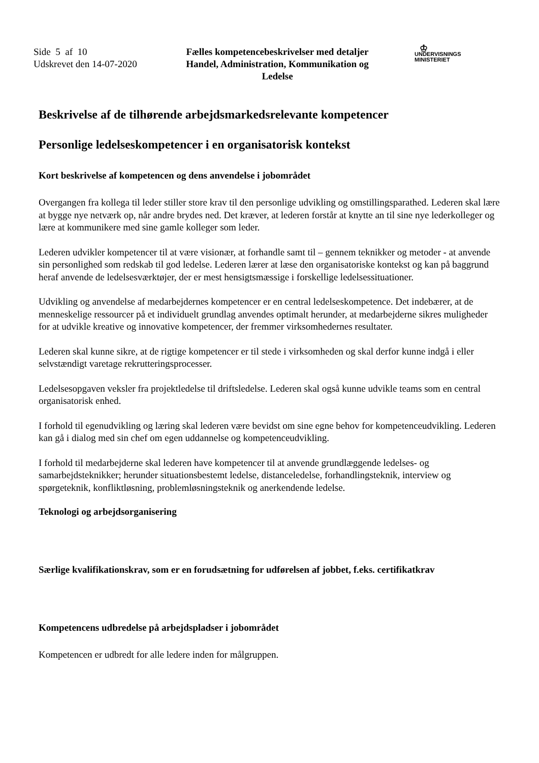Side 5 af 10
Udskrevet den 14-07-2020
Fælles kompetencebeskrivelser med detaljer
Handel, Administration, Kommunikation og Ledelse
♔
UNDERVISNINGS
MINISTERIET
Beskrivelse af de tilhørende arbejdsmarkedsrelevante kompetencer
Personlige ledelseskompetencer i en organisatorisk kontekst
Kort beskrivelse af kompetencen og dens anvendelse i jobområdet
Overgangen fra kollega til leder stiller store krav til den personlige udvikling og omstillingsparathed. Lederen skal lære at bygge nye netværk op, når andre brydes ned. Det kræver, at lederen forstår at knytte an til sine nye lederkolleger og lære at kommunikere med sine gamle kolleger som leder.
Lederen udvikler kompetencer til at være visionær, at forhandle samt til – gennem teknikker og metoder - at anvende sin personlighed som redskab til god ledelse. Lederen lærer at læse den organisatoriske kontekst og kan på baggrund heraf anvende de ledelsesværktøjer, der er mest hensigtsmæssige i forskellige ledelsessituationer.
Udvikling og anvendelse af medarbejdernes kompetencer er en central ledelseskompetence. Det indebærer, at de menneskelige ressourcer på et individuelt grundlag anvendes optimalt herunder, at medarbejderne sikres muligheder for at udvikle kreative og innovative kompetencer, der fremmer virksomhedernes resultater.
Lederen skal kunne sikre, at de rigtige kompetencer er til stede i virksomheden og skal derfor kunne indgå i eller selvstændigt varetage rekrutteringsprocesser.
Ledelsesopgaven veksler fra projektledelse til driftsledelse. Lederen skal også kunne udvikle teams som en central organisatorisk enhed.
I forhold til egenudvikling og læring skal lederen være bevidst om sine egne behov for kompetenceudvikling. Lederen kan gå i dialog med sin chef om egen uddannelse og kompetenceudvikling.
I forhold til medarbejderne skal lederen have kompetencer til at anvende grundlæggende ledelses- og samarbejdsteknikker; herunder situationsbestemt ledelse, distanceledelse, forhandlingsteknik, interview og spørgeteknik, konfliktløsning, problemløsningsteknik og anerkendende ledelse.
Teknologi og arbejdsorganisering
Særlige kvalifikationskrav, som er en forudsætning for udførelsen af jobbet, f.eks. certifikatkrav
Kompetencens udbredelse på arbejdspladser i jobområdet
Kompetencen er udbredt for alle ledere inden for målgruppen.